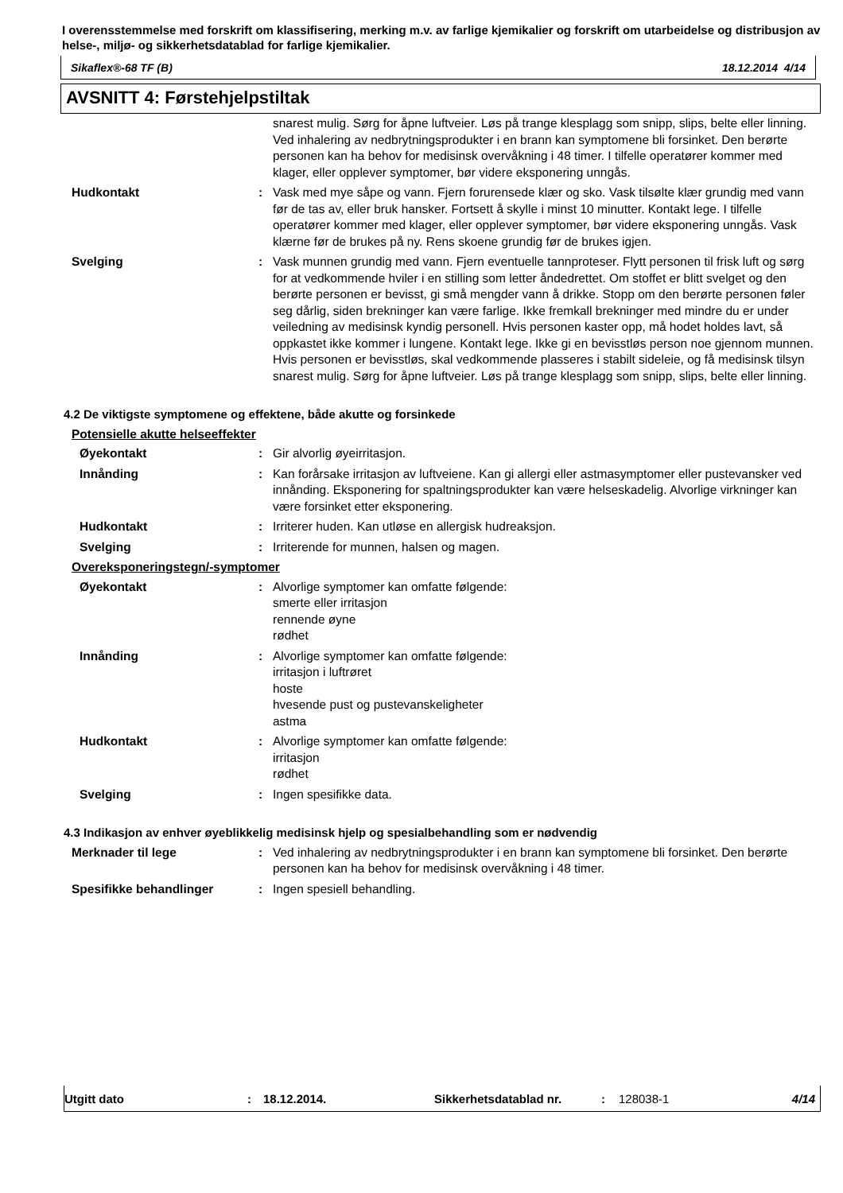I overensstemmelse med forskrift om klassifisering, merking m.v. av farlige kjemikalier og forskrift om utarbeidelse og distribusjon av helse-, miljø- og sikkerhetsdatablad for farlige kjemikalier.
Sikaflex®-68 TF (B) 18.12.2014 4/14
AVSNITT 4: Førstehjelpstiltak
snarest mulig. Sørg for åpne luftveier. Løs på trange klesplagg som snipp, slips, belte eller linning. Ved inhalering av nedbrytningsprodukter i en brann kan symptomene bli forsinket. Den berørte personen kan ha behov for medisinsk overvåkning i 48 timer. I tilfelle operatører kommer med klager, eller opplever symptomer, bør videre eksponering unngås.
Hudkontakt : Vask med mye såpe og vann. Fjern forurensede klær og sko. Vask tilsølte klær grundig med vann før de tas av, eller bruk hansker. Fortsett å skylle i minst 10 minutter. Kontakt lege. I tilfelle operatører kommer med klager, eller opplever symptomer, bør videre eksponering unngås. Vask klærne før de brukes på ny. Rens skoene grundig før de brukes igjen.
Svelging : Vask munnen grundig med vann. Fjern eventuelle tannproteser. Flytt personen til frisk luft og sørg for at vedkommende hviler i en stilling som letter åndedrettet. Om stoffet er blitt svelget og den berørte personen er bevisst, gi små mengder vann å drikke. Stopp om den berørte personen føler seg dårlig, siden brekninger kan være farlige. Ikke fremkall brekninger med mindre du er under veiledning av medisinsk kyndig personell. Hvis personen kaster opp, må hodet holdes lavt, så oppkastet ikke kommer i lungene. Kontakt lege. Ikke gi en bevisstløs person noe gjennom munnen. Hvis personen er bevisstløs, skal vedkommende plasseres i stabilt sideleie, og få medisinsk tilsyn snarest mulig. Sørg for åpne luftveier. Løs på trange klesplagg som snipp, slips, belte eller linning.
4.2 De viktigste symptomene og effektene, både akutte og forsinkede
Potensielle akutte helseeffekter
Øyekontakt : Gir alvorlig øyeirritasjon.
Innånding : Kan forårsake irritasjon av luftveiene. Kan gi allergi eller astmasymptomer eller pustevansker ved innånding. Eksponering for spaltningsprodukter kan være helseskadelig. Alvorlige virkninger kan være forsinket etter eksponering.
Hudkontakt : Irriterer huden. Kan utløse en allergisk hudreaksjon.
Svelging : Irriterende for munnen, halsen og magen.
Overeksponeringstegn/-symptomer
Øyekontakt : Alvorlige symptomer kan omfatte følgende:
smerte eller irritasjon
rennende øyne
rødhet
Innånding : Alvorlige symptomer kan omfatte følgende:
irritasjon i luftrøret
hoste
hvesende pust og pustevanskeligheter
astma
Hudkontakt : Alvorlige symptomer kan omfatte følgende:
irritasjon
rødhet
Svelging : Ingen spesifikke data.
4.3 Indikasjon av enhver øyeblikkelig medisinsk hjelp og spesialbehandling som er nødvendig
Merknader til lege : Ved inhalering av nedbrytningsprodukter i en brann kan symptomene bli forsinket. Den berørte personen kan ha behov for medisinsk overvåkning i 48 timer.
Spesifikke behandlinger : Ingen spesiell behandling.
Utgitt dato: 18.12.2014. Sikkerhetsdatablad nr.: 128038-1 4/14